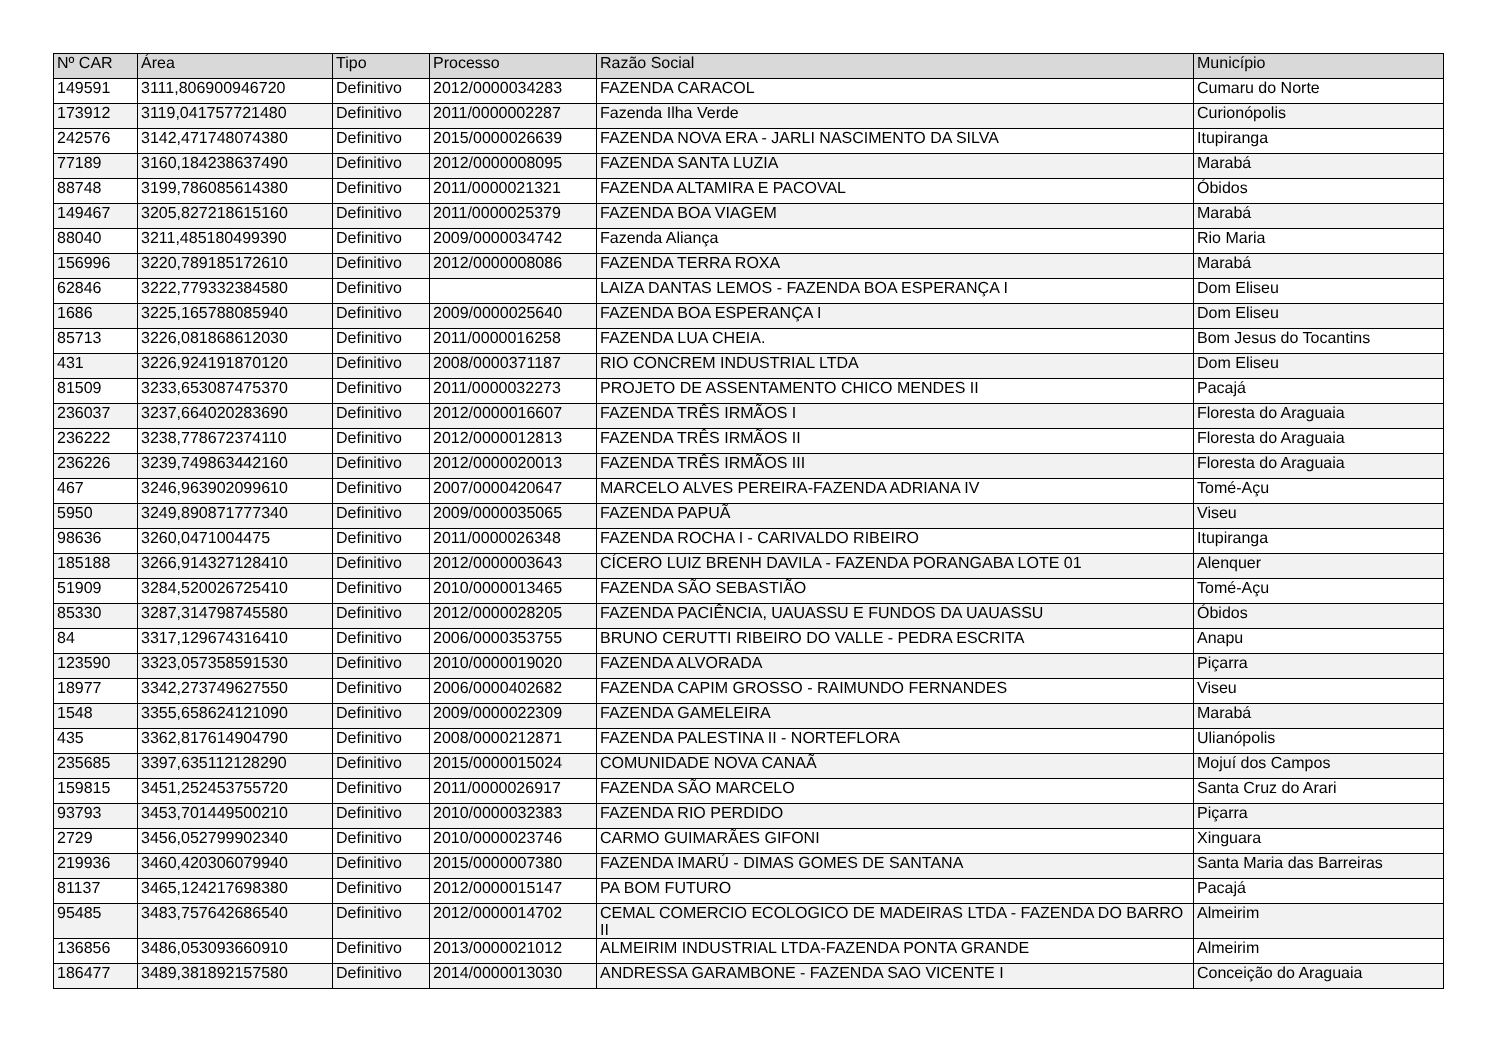| Nº CAR | Área | Tipo | Processo | Razão Social | Município |
| --- | --- | --- | --- | --- | --- |
| 149591 | 3111,806900946720 | Definitivo | 2012/0000034283 | FAZENDA CARACOL | Cumaru do Norte |
| 173912 | 3119,041757721480 | Definitivo | 2011/0000002287 | Fazenda Ilha Verde | Curionópolis |
| 242576 | 3142,471748074380 | Definitivo | 2015/0000026639 | FAZENDA NOVA ERA - JARLI NASCIMENTO DA SILVA | Itupiranga |
| 77189 | 3160,184238637490 | Definitivo | 2012/0000008095 | FAZENDA SANTA LUZIA | Marabá |
| 88748 | 3199,786085614380 | Definitivo | 2011/0000021321 | FAZENDA ALTAMIRA E PACOVAL | Óbidos |
| 149467 | 3205,827218615160 | Definitivo | 2011/0000025379 | FAZENDA BOA VIAGEM | Marabá |
| 88040 | 3211,485180499390 | Definitivo | 2009/0000034742 | Fazenda Aliança | Rio Maria |
| 156996 | 3220,789185172610 | Definitivo | 2012/0000008086 | FAZENDA TERRA ROXA | Marabá |
| 62846 | 3222,779332384580 | Definitivo | | LAIZA DANTAS LEMOS - FAZENDA BOA ESPERANÇA I | Dom Eliseu |
| 1686 | 3225,165788085940 | Definitivo | 2009/0000025640 | FAZENDA BOA ESPERANÇA I | Dom Eliseu |
| 85713 | 3226,081868612030 | Definitivo | 2011/0000016258 | FAZENDA LUA CHEIA. | Bom Jesus do Tocantins |
| 431 | 3226,924191870120 | Definitivo | 2008/0000371187 | RIO CONCREM INDUSTRIAL LTDA | Dom Eliseu |
| 81509 | 3233,653087475370 | Definitivo | 2011/0000032273 | PROJETO DE ASSENTAMENTO CHICO MENDES II | Pacajá |
| 236037 | 3237,664020283690 | Definitivo | 2012/0000016607 | FAZENDA TRÊS IRMÃOS I | Floresta do Araguaia |
| 236222 | 3238,778672374110 | Definitivo | 2012/0000012813 | FAZENDA TRÊS IRMÃOS II | Floresta do Araguaia |
| 236226 | 3239,749863442160 | Definitivo | 2012/0000020013 | FAZENDA TRÊS IRMÃOS III | Floresta do Araguaia |
| 467 | 3246,963902099610 | Definitivo | 2007/0000420647 | MARCELO ALVES PEREIRA-FAZENDA ADRIANA IV | Tomé-Açu |
| 5950 | 3249,890871777340 | Definitivo | 2009/0000035065 | FAZENDA PAPUÃ | Viseu |
| 98636 | 3260,0471004475 | Definitivo | 2011/0000026348 | FAZENDA ROCHA I - CARIVALDO RIBEIRO | Itupiranga |
| 185188 | 3266,914327128410 | Definitivo | 2012/0000003643 | CÍCERO LUIZ BRENH DAVILA - FAZENDA PORANGABA LOTE 01 | Alenquer |
| 51909 | 3284,520026725410 | Definitivo | 2010/0000013465 | FAZENDA SÃO SEBASTIÃO | Tomé-Açu |
| 85330 | 3287,314798745580 | Definitivo | 2012/0000028205 | FAZENDA PACIÊNCIA, UAUASSU E FUNDOS DA UAUASSU | Óbidos |
| 84 | 3317,129674316410 | Definitivo | 2006/0000353755 | BRUNO CERUTTI RIBEIRO DO VALLE - PEDRA ESCRITA | Anapu |
| 123590 | 3323,057358591530 | Definitivo | 2010/0000019020 | FAZENDA ALVORADA | Piçarra |
| 18977 | 3342,273749627550 | Definitivo | 2006/0000402682 | FAZENDA CAPIM GROSSO - RAIMUNDO FERNANDES | Viseu |
| 1548 | 3355,658624121090 | Definitivo | 2009/0000022309 | FAZENDA GAMELEIRA | Marabá |
| 435 | 3362,817614904790 | Definitivo | 2008/0000212871 | FAZENDA PALESTINA II - NORTEFLORA | Ulianópolis |
| 235685 | 3397,635112128290 | Definitivo | 2015/0000015024 | COMUNIDADE NOVA CANAÃ | Mojuí dos Campos |
| 159815 | 3451,252453755720 | Definitivo | 2011/0000026917 | FAZENDA SÃO MARCELO | Santa Cruz do Arari |
| 93793 | 3453,701449500210 | Definitivo | 2010/0000032383 | FAZENDA RIO PERDIDO | Piçarra |
| 2729 | 3456,052799902340 | Definitivo | 2010/0000023746 | CARMO GUIMARÃES GIFONI | Xinguara |
| 219936 | 3460,420306079940 | Definitivo | 2015/0000007380 | FAZENDA IMARÚ - DIMAS GOMES DE SANTANA | Santa Maria das Barreiras |
| 81137 | 3465,124217698380 | Definitivo | 2012/0000015147 | PA BOM FUTURO | Pacajá |
| 95485 | 3483,757642686540 | Definitivo | 2012/0000014702 | CEMAL COMERCIO ECOLOGICO DE MADEIRAS LTDA - FAZENDA DO BARRO II | Almeirim |
| 136856 | 3486,053093660910 | Definitivo | 2013/0000021012 | ALMEIRIM INDUSTRIAL LTDA-FAZENDA PONTA GRANDE | Almeirim |
| 186477 | 3489,381892157580 | Definitivo | 2014/0000013030 | ANDRESSA GARAMBONE - FAZENDA SAO VICENTE I | Conceição do Araguaia |